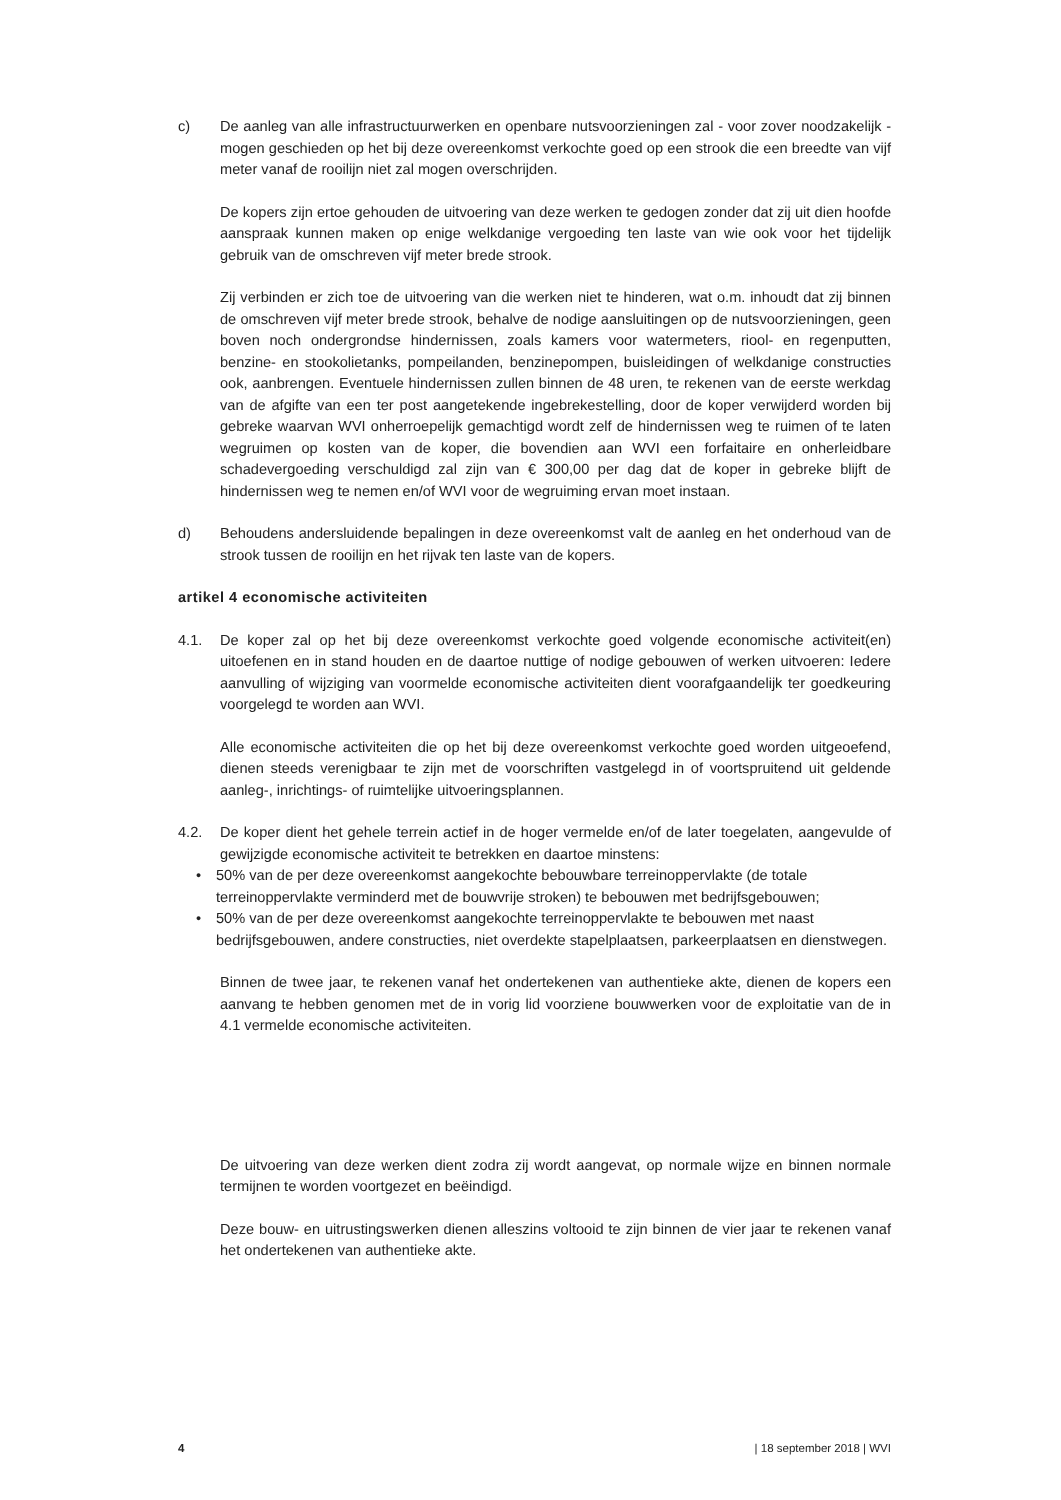c) De aanleg van alle infrastructuurwerken en openbare nutsvoorzieningen zal - voor zover noodzakelijk - mogen geschieden op het bij deze overeenkomst verkochte goed op een strook die een breedte van vijf meter vanaf de rooilijn niet zal mogen overschrijden.
De kopers zijn ertoe gehouden de uitvoering van deze werken te gedogen zonder dat zij uit dien hoofde aanspraak kunnen maken op enige welkdanige vergoeding ten laste van wie ook voor het tijdelijk gebruik van de omschreven vijf meter brede strook.
Zij verbinden er zich toe de uitvoering van die werken niet te hinderen, wat o.m. inhoudt dat zij binnen de omschreven vijf meter brede strook, behalve de nodige aansluitingen op de nuts­voorzieningen, geen boven noch ondergrondse hindernissen, zoals kamers voor watermeters, riool- en regenputten, benzine- en stookolietanks, pompeilanden, benzinepompen, buisleidin­gen of welkdanige constructies ook, aanbrengen. Eventuele hindernissen zullen binnen de 48 uren, te rekenen van de eerste werkdag van de afgifte van een ter post aangetekende ingebrekestelling, door de koper verwijderd worden bij gebreke waarvan WVI onherroepelijk gemachtigd wordt zelf de hindernissen weg te ruimen of te laten wegruimen op kosten van de koper, die bovendien aan WVI een forfaitaire en onherleidbare schadevergoeding verschuldigd zal zijn van € 300,00 per dag dat de koper in gebreke blijft de hindernissen weg te nemen en/of WVI voor de wegruiming ervan moet instaan.
d) Behoudens andersluidende bepalingen in deze overeenkomst valt de aanleg en het onder­houd van de strook tussen de rooilijn en het rijvak ten laste van de kopers.
artikel 4 economische activiteiten
4.1. De koper zal op het bij deze overeenkomst verkochte goed volgende economische activiteit(en) uitoefenen en in stand houden en de daartoe nuttige of nodige gebouwen of werken uitvoeren: Iedere aanvulling of wijziging van voormelde economische activiteiten dient voorafgaandelijk ter goedkeuring voorgelegd te worden aan WVI.
Alle economische activiteiten die op het bij deze overeenkomst verkochte goed worden uitge­oefend, dienen steeds verenigbaar te zijn met de voorschriften vastgelegd in of voortspruitend uit geldende aanleg-, inrichtings- of ruimtelijke uitvoeringsplannen.
4.2. De koper dient het gehele terrein actief in de hoger vermelde en/of de later toegelaten, aangevulde of gewijzigde economische activiteit te betrekken en daartoe minstens:
• 50% van de per deze overeenkomst aangekochte bebouwbare terreinoppervlakte (de totale terreinoppervlakte verminderd met de bouwvrije stroken) te bebouwen met bedrijfsgebouwen;
• 50% van de per deze overeenkomst aangekochte terreinoppervlakte te bebouwen met naast bedrijfsgebouwen, andere constructies, niet overdekte stapelplaatsen, parkeerplaatsen en dienstwegen.
Binnen de twee jaar, te rekenen vanaf het ondertekenen van authentieke akte, dienen de ko­pers een aanvang te hebben genomen met de in vorig lid voorziene bouwwerken voor de exploitatie van de in 4.1 vermelde economische activiteiten.
De uitvoering van deze werken dient zodra zij wordt aangevat, op normale wijze en binnen normale termijnen te worden voortgezet en beëindigd.
Deze bouw- en uitrustingswerken dienen alleszins voltooid te zijn binnen de vier jaar te rekenen vanaf het ondertekenen van authentieke akte.
4 | 18 september 2018 | WVI